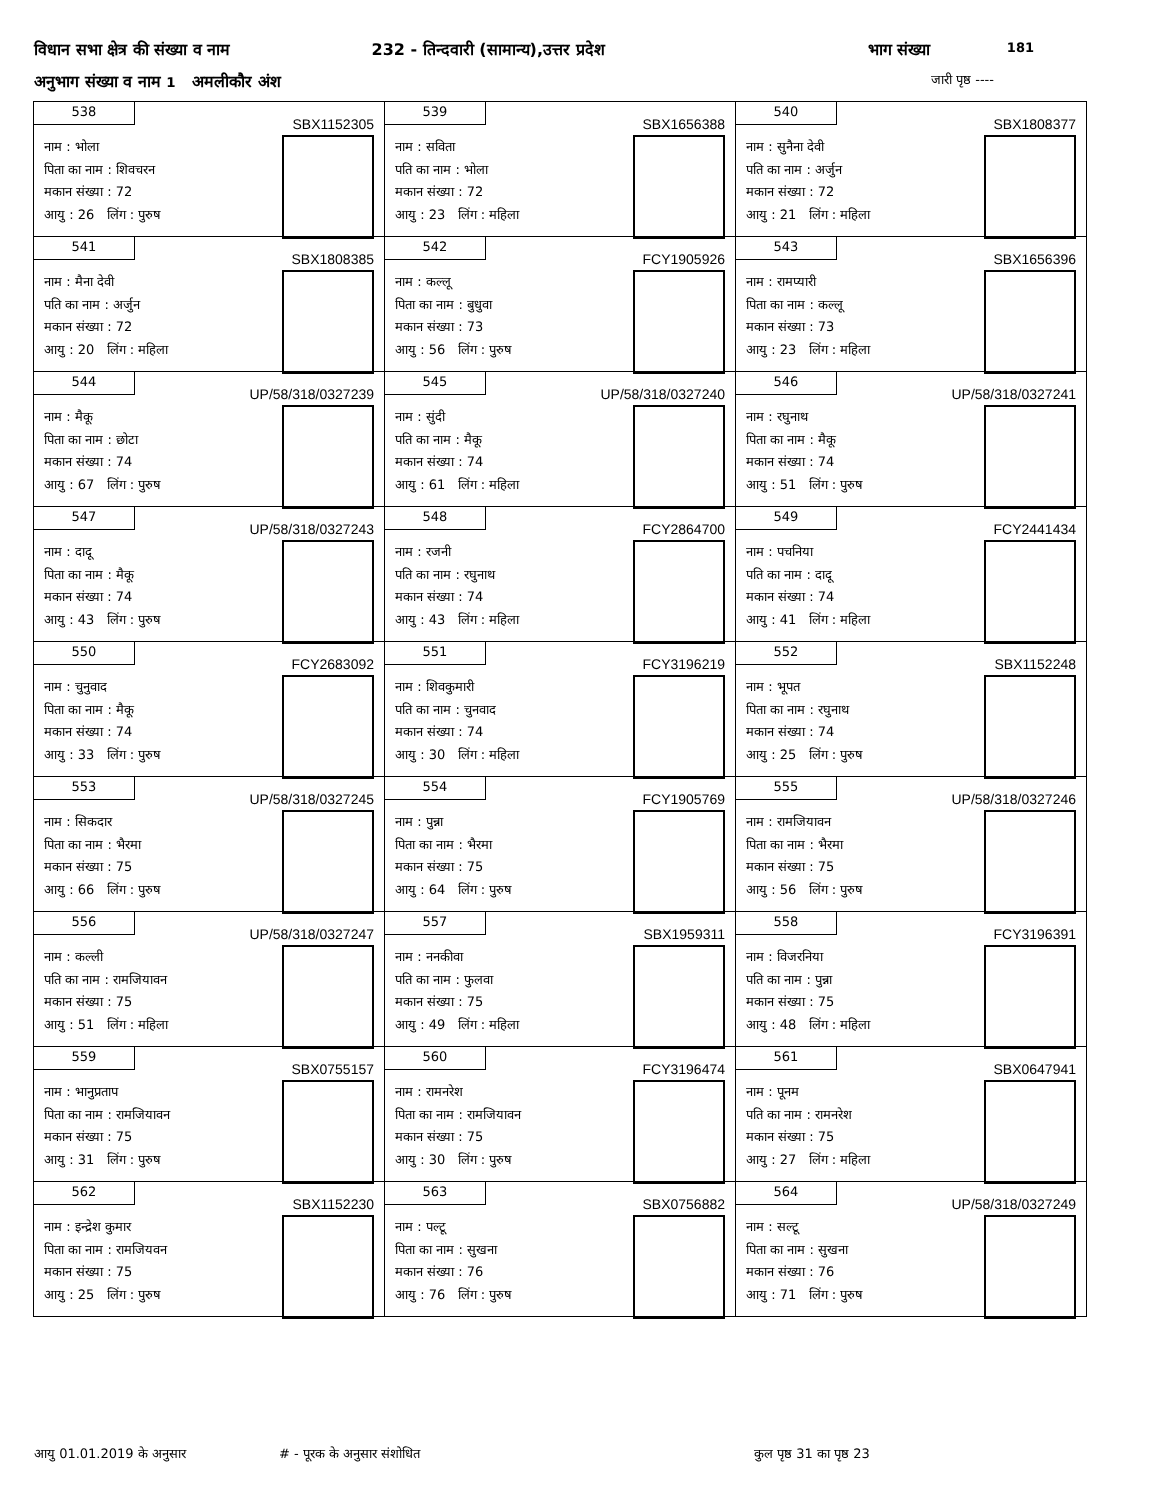विधान सभा क्षेत्र की संख्या व नाम 232 - तिन्दवारी (सामान्य),उत्तर प्रदेश भाग संख्या 181
अनुभाग संख्या व नाम 1 अमलीकौर अंश जारी पृष्ठ ----
| 538 SBX1152305 नाम : भोला पिता का नाम : शिवचरन मकान संख्या : 72 आयु : 26 लिंग : पुरुष | 539 SBX1656388 नाम : सविता पति का नाम : भोला मकान संख्या : 72 आयु : 23 लिंग : महिला | 540 SBX1808377 नाम : सुनैना देवी पति का नाम : अर्जुन मकान संख्या : 72 आयु : 21 लिंग : महिला |
| 541 SBX1808385 नाम : मैना देवी पति का नाम : अर्जुन मकान संख्या : 72 आयु : 20 लिंग : महिला | 542 FCY1905926 नाम : कल्लू पिता का नाम : बुधुवा मकान संख्या : 73 आयु : 56 लिंग : पुरुष | 543 SBX1656396 नाम : रामप्यारी पिता का नाम : कल्लू मकान संख्या : 73 आयु : 23 लिंग : महिला |
| 544 UP/58/318/0327239 नाम : मैकू पिता का नाम : छोटा मकान संख्या : 74 आयु : 67 लिंग : पुरुष | 545 UP/58/318/0327240 नाम : सुंदी पति का नाम : मैकू मकान संख्या : 74 आयु : 61 लिंग : महिला | 546 UP/58/318/0327241 नाम : रघुनाथ पिता का नाम : मैकू मकान संख्या : 74 आयु : 51 लिंग : पुरुष |
| 547 UP/58/318/0327243 नाम : दादू पिता का नाम : मैकू मकान संख्या : 74 आयु : 43 लिंग : पुरुष | 548 FCY2864700 नाम : रजनी पति का नाम : रघुनाथ मकान संख्या : 74 आयु : 43 लिंग : महिला | 549 FCY2441434 नाम : पचनिया पति का नाम : दादू मकान संख्या : 74 आयु : 41 लिंग : महिला |
| 550 FCY2683092 नाम : चुनुवाद पिता का नाम : मैकू मकान संख्या : 74 आयु : 33 लिंग : पुरुष | 551 FCY3196219 नाम : शिवकुमारी पति का नाम : चुनवाद मकान संख्या : 74 आयु : 30 लिंग : महिला | 552 SBX1152248 नाम : भूपत पिता का नाम : रघुनाथ मकान संख्या : 74 आयु : 25 लिंग : पुरुष |
| 553 UP/58/318/0327245 नाम : सिकदार पिता का नाम : भैरमा मकान संख्या : 75 आयु : 66 लिंग : पुरुष | 554 FCY1905769 नाम : पुन्ना पिता का नाम : भैरमा मकान संख्या : 75 आयु : 64 लिंग : पुरुष | 555 UP/58/318/0327246 नाम : रामजियावन पिता का नाम : भैरमा मकान संख्या : 75 आयु : 56 लिंग : पुरुष |
| 556 UP/58/318/0327247 नाम : कल्ली पति का नाम : रामजियावन मकान संख्या : 75 आयु : 51 लिंग : महिला | 557 SBX1959311 नाम : ननकीवा पति का नाम : फुलवा मकान संख्या : 75 आयु : 49 लिंग : महिला | 558 FCY3196391 नाम : विजरनिया पति का नाम : पुन्ना मकान संख्या : 75 आयु : 48 लिंग : महिला |
| 559 SBX0755157 नाम : भानुप्रताप पिता का नाम : रामजियावन मकान संख्या : 75 आयु : 31 लिंग : पुरुष | 560 FCY3196474 नाम : रामनरेश पिता का नाम : रामजियावन मकान संख्या : 75 आयु : 30 लिंग : पुरुष | 561 SBX0647941 नाम : पूनम पति का नाम : रामनरेश मकान संख्या : 75 आयु : 27 लिंग : महिला |
| 562 SBX1152230 नाम : इन्द्रेश कुमार पिता का नाम : रामजियवन मकान संख्या : 75 आयु : 25 लिंग : पुरुष | 563 SBX0756882 नाम : पल्टू पिता का नाम : सुखना मकान संख्या : 76 आयु : 76 लिंग : पुरुष | 564 UP/58/318/0327249 नाम : सल्टू पिता का नाम : सुखना मकान संख्या : 76 आयु : 71 लिंग : पुरुष |
आयु 01.01.2019 के अनुसार # - पूरक के अनुसार संशोधित कुल पृष्ठ 31 का पृष्ठ 23